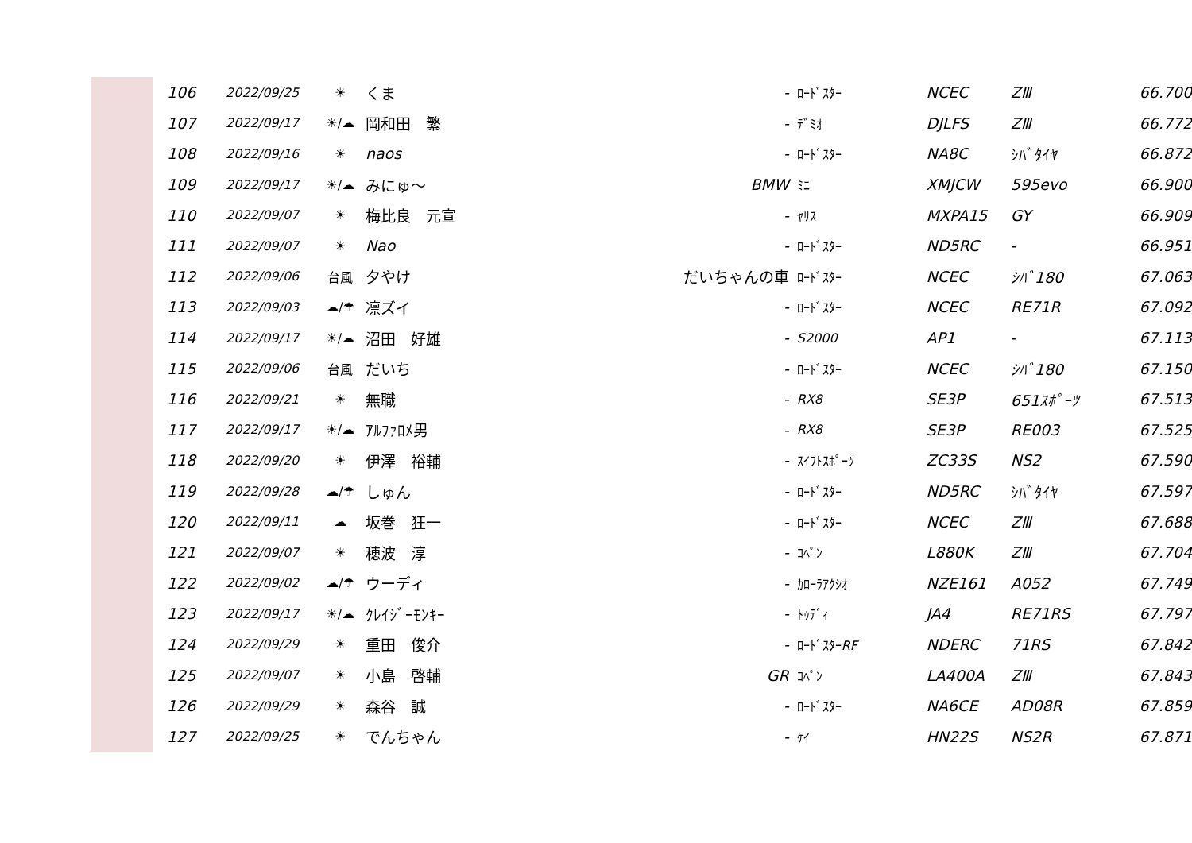| 106 | 2022/09/25 | ☀ | くま | - | ﾛｰﾄﾞｽﾀｰ | NCEC | ZⅢ | 66.700 |
| 107 | 2022/09/17 | ☀/☁ | 岡和田 繁 | - | ﾃﾞﾐｵ | DJLFS | ZⅢ | 66.772 |
| 108 | 2022/09/16 | ☀ | naos | - | ﾛｰﾄﾞｽﾀｰ | NA8C | ｼﾊﾞﾀｲﾔ | 66.872 |
| 109 | 2022/09/17 | ☀/☁ | みにゅ～ | BMW | ﾐﾆ | XMJCW | 595evo | 66.900 |
| 110 | 2022/09/07 | ☀ | 梅比良 元宣 | - | ﾔﾘｽ | MXPA15 | GY | 66.909 |
| 111 | 2022/09/07 | ☀ | Nao | - | ﾛｰﾄﾞｽﾀｰ | ND5RC | - | 66.951 |
| 112 | 2022/09/06 | 台風 | 夕やけ | だいちゃんの車 | ﾛｰﾄﾞｽﾀｰ | NCEC | ｼﾊﾞ180 | 67.063 |
| 113 | 2022/09/03 | ☁/☂ | 凛ズイ | - | ﾛｰﾄﾞｽﾀｰ | NCEC | RE71R | 67.092 |
| 114 | 2022/09/17 | ☀/☁ | 沼田 好雄 | - | S2000 | AP1 | - | 67.113 |
| 115 | 2022/09/06 | 台風 | だいち | - | ﾛｰﾄﾞｽﾀｰ | NCEC | ｼﾊﾞ180 | 67.150 |
| 116 | 2022/09/21 | ☀ | 無職 | - | RX8 | SE3P | 651ｽﾎﾟｰﾂ | 67.513 |
| 117 | 2022/09/17 | ☀/☁ | ｱﾙﾌｧﾛﾒ男 | - | RX8 | SE3P | RE003 | 67.525 |
| 118 | 2022/09/20 | ☀ | 伊澤 裕輔 | - | ｽｲﾌﾄｽﾎﾟｰﾂ | ZC33S | NS2 | 67.590 |
| 119 | 2022/09/28 | ☁/☂ | しゅん | - | ﾛｰﾄﾞｽﾀｰ | ND5RC | ｼﾊﾞﾀｲﾔ | 67.597 |
| 120 | 2022/09/11 | ☁ | 坂巻 狂一 | - | ﾛｰﾄﾞｽﾀｰ | NCEC | ZⅢ | 67.688 |
| 121 | 2022/09/07 | ☀ | 穂波 淳 | - | ｺﾍﾟﾝ | L880K | ZⅢ | 67.704 |
| 122 | 2022/09/02 | ☁/☂ | ウーディ | - | ｶﾛｰﾗｱｸｼｵ | NZE161 | A052 | 67.749 |
| 123 | 2022/09/17 | ☀/☁ | ｸﾚｲｼﾞｰﾓﾝｷｰ | - | ﾄｩﾃﾞｨ | JA4 | RE71RS | 67.797 |
| 124 | 2022/09/29 | ☀ | 重田 俊介 | - | ﾛｰﾄﾞｽﾀｰ RF | NDERC | 71RS | 67.842 |
| 125 | 2022/09/07 | ☀ | 小島 啓輔 | GR | ｺﾍﾟﾝ | LA400A | ZⅢ | 67.843 |
| 126 | 2022/09/29 | ☀ | 森谷 誠 | - | ﾛｰﾄﾞｽﾀｰ | NA6CE | AD08R | 67.859 |
| 127 | 2022/09/25 | ☀ | でんちゃん | - | ｹｲ | HN22S | NS2R | 67.871 |